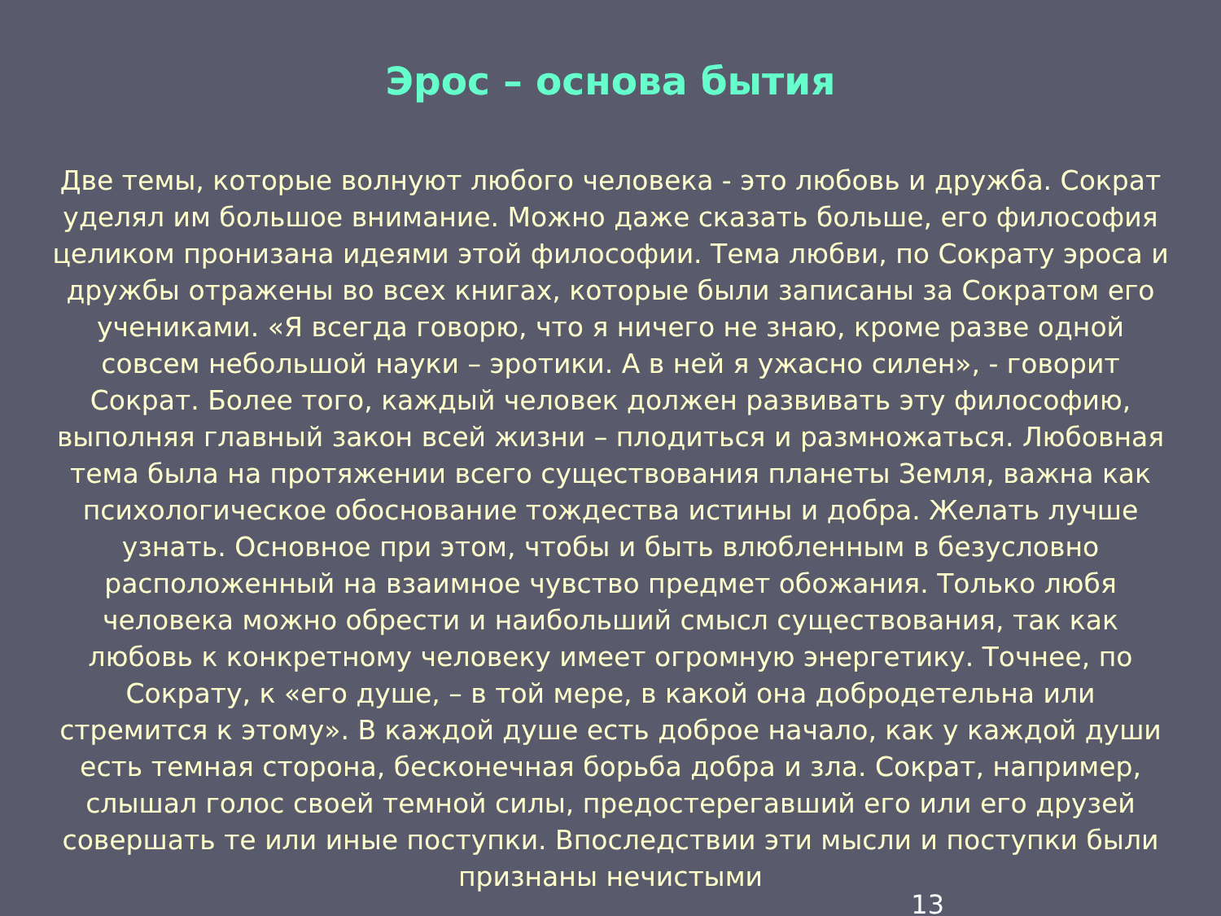Эрос – основа бытия
Две темы, которые волнуют любого человека - это любовь и дружба. Сократ уделял им большое внимание. Можно даже сказать больше, его философия целиком пронизана идеями этой философии. Тема любви, по Сократу эроса и дружбы отражены во всех книгах, которые были записаны за Сократом его учениками. «Я всегда говорю, что я ничего не знаю, кроме разве одной совсем небольшой науки – эротики. А в ней я ужасно силен», - говорит Сократ. Более того, каждый человек должен развивать эту философию, выполняя главный закон всей жизни – плодиться и размножаться. Любовная тема была на протяжении всего существования планеты Земля, важна как психологическое обоснование тождества истины и добра. Желать лучше узнать. Основное при этом, чтобы и быть влюбленным в безусловно расположенный на взаимное чувство предмет обожания. Только любя человека можно обрести и наибольший смысл существования, так как любовь к конкретному человеку имеет огромную энергетику. Точнее, по Сократу, к «его душе, – в той мере, в какой она добродетельна или стремится к этому». В каждой душе есть доброе начало, как у каждой души есть темная сторона, бесконечная борьба добра и зла. Сократ, например, слышал голос своей темной силы, предостерегавший его или его друзей совершать те или иные поступки. Впоследствии эти мысли и поступки были признаны нечистыми
13